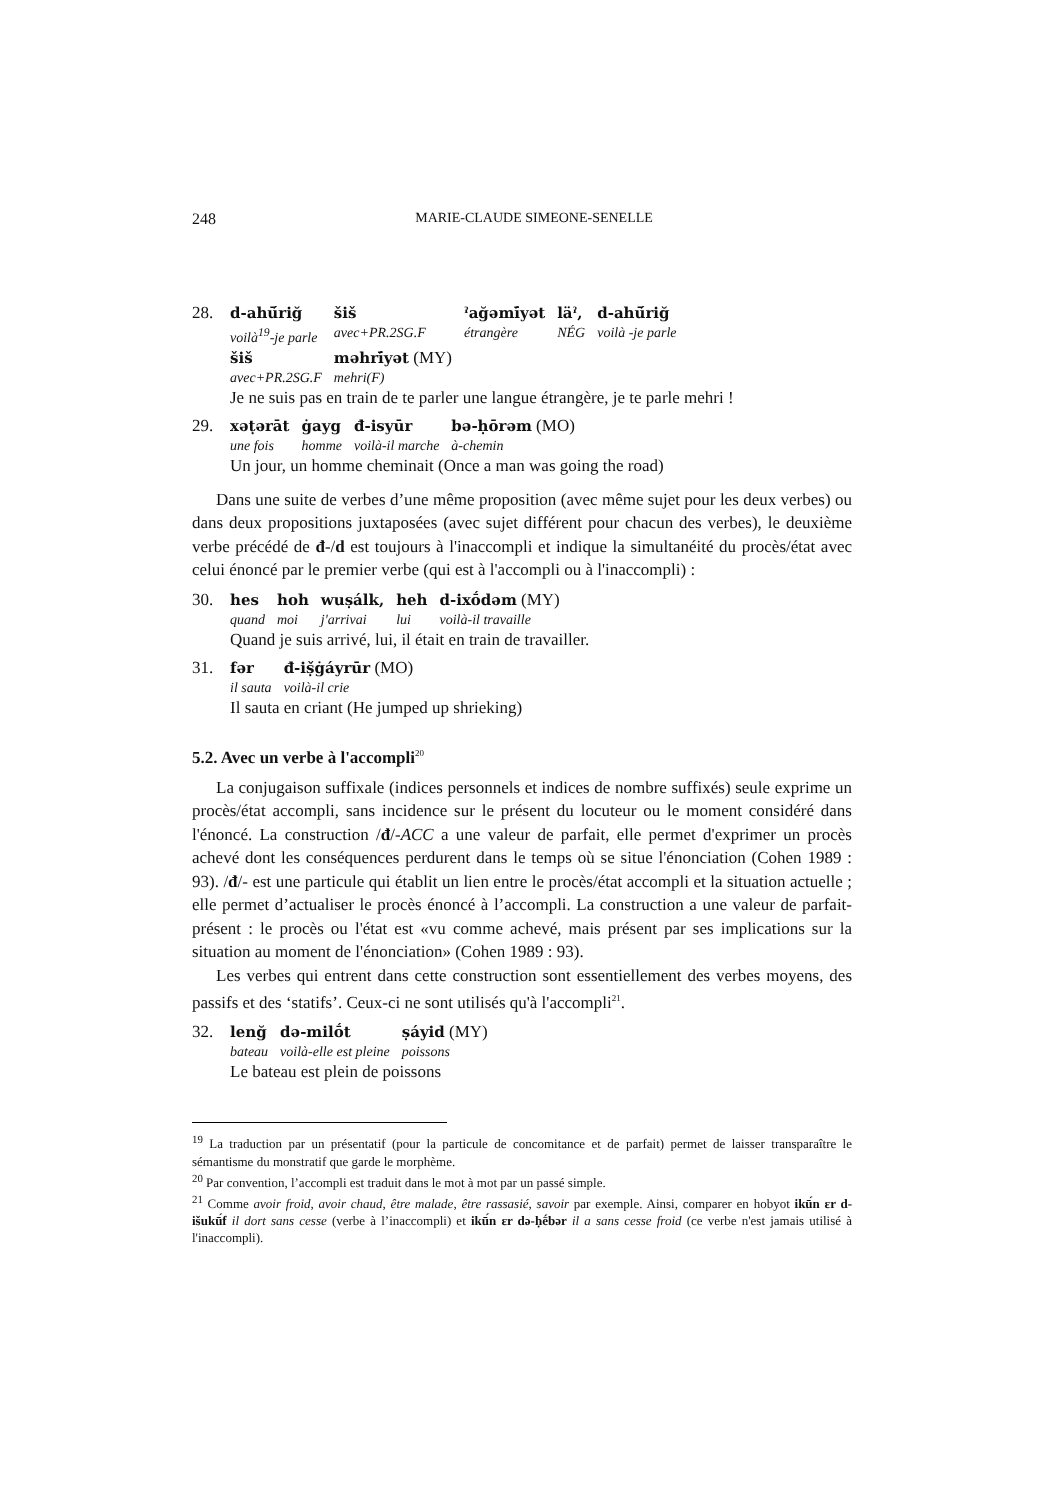248 MARIE-CLAUDE SIMEONE-SENELLE
28.
| d-ahū́riğ | šiš | ˀağəmī́yət | läˀ, | d-ahū́riğ |
| voilà<sup>19</sup>-je parle | avec+PR.2SG.F | étrangère | NÉG | voilà -je parle |
| šiš | məhrī́yət (MY) | | | |
| avec+PR.2SG.F | mehri(F) | | | |
Je ne suis pas en train de te parler une langue étrangère, je te parle mehri !
29.
| xəṭərāt | ġayg | đ-isyūr | bə-ḥōrəm (MO) |
| une fois | homme | voilà-il marche | à-chemin |
Un jour, un homme cheminait (Once a man was going the road)
Dans une suite de verbes d’une même proposition (avec même sujet pour les deux verbes) ou dans deux propositions juxtaposées (avec sujet différent pour chacun des verbes), le deuxième verbe précédé de đ-/d est toujours à l'inaccompli et indique la simultanéité du procès/état avec celui énoncé par le premier verbe (qui est à l'accompli ou à l'inaccompli) :
30.
| hes | hoh | wuṣálk, | heh | d-ixṓdəm (MY) |
| quand | moi | j'arrivai | lui | voilà-il travaille |
Quand je suis arrivé, lui, il était en train de travailler.
31.
| fər | đ-iṣ̌ġáyrūr (MO) |
| il sauta | voilà-il crie |
Il sauta en criant (He jumped up shrieking)
5.2. Avec un verbe à l'accompli<sup>20</sup>
La conjugaison suffixale (indices personnels et indices de nombre suffixés) seule exprime un procès/état accompli, sans incidence sur le présent du locuteur ou le moment considéré dans l'énoncé. La construction /đ/-ACC a une valeur de parfait, elle permet d'exprimer un procès achevé dont les conséquences perdurent dans le temps où se situe l'énonciation (Cohen 1989 : 93). /đ/- est une particule qui établit un lien entre le procès/état accompli et la situation actuelle ; elle permet d’actualiser le procès énoncé à l’accompli. La construction a une valeur de parfait-présent : le procès ou l'état est «vu comme achevé, mais présent par ses implications sur la situation au moment de l'énonciation» (Cohen 1989 : 93).
Les verbes qui entrent dans cette construction sont essentiellement des verbes moyens, des passifs et des ‘statifs’. Ceux-ci ne sont utilisés qu'à l'accompli<sup>21</sup>.
32.
| lenğ | də-milṓt | ṣáyid (MY) |
| bateau | voilà-elle est pleine | poissons |
Le bateau est plein de poissons
<sup>19</sup> La traduction par un présentatif (pour la particule de concomitance et de parfait) permet de laisser transparaître le sémantisme du monstratif que garde le morphème.
<sup>20</sup> Par convention, l’accompli est traduit dans le mot à mot par un passé simple.
<sup>21</sup> Comme avoir froid, avoir chaud, être malade, être rassasié, savoir par exemple. Ainsi, comparer en hobyot ikū́n ɛr d-išukū́f il dort sans cesse (verbe à l’inaccompli) et ikū́n ɛr də-ḥḗbər il a sans cesse froid (ce verbe n'est jamais utilisé à l'inaccompli).